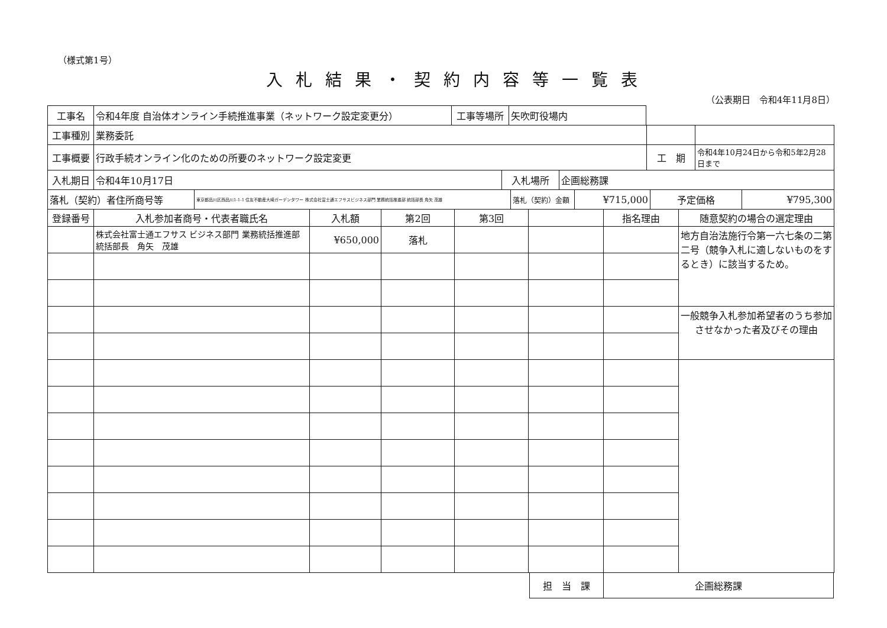（様式第1号）
入札結果・契約内容等一覧表
（公表期日　令和4年11月8日）
| 工事名 | 令和4年度 自治体オンライン手続推進事業（ネットワーク設定変更分） | | 工事等場所 | 矢吹町役場内 |
| 工事種別 | 業務委託 | | |
| 工事概要 | 行政手続オンライン化のための所要のネットワーク設定変更 | 工 期 | 令和4年10月24日から令和5年2月28日まで |
| 入札期日 | 令和4年10月17日 | 入札場所 | 企画総務課 |
| 落札（契約）者住所商号等 | 東京都品川区西品川1-1-1 住友不動産大崎ガーデンタワー 株式会社富士通エフサスビジネス部門 業務統括推進部 統括部長 角矢 茂雄 | 落札（契約）金額 | ¥715,000 | 予定価格 | ¥795,300 |
| 登録番号 | 入札参加者商号・代表者職氏名 | 入札額 | 第2回 | 第3回 | | 指名理由 | 随意契約の場合の選定理由 |
| --- | --- | --- | --- | --- | --- | --- | --- |
| | 株式会社富士通エフサス ビジネス部門 業務統括推進部 統括部長 角矢 茂雄 | ¥650,000 | 落札 | | | | 地方自治法施行令第一六七条の二第二号（競争入札に適しないものをするとき）に該当するため。 |
| | | | | | | | 一般競争入札参加希望者のうち参加させなかった者及びその理由 |
| 担 当 課 | 企画総務課 |